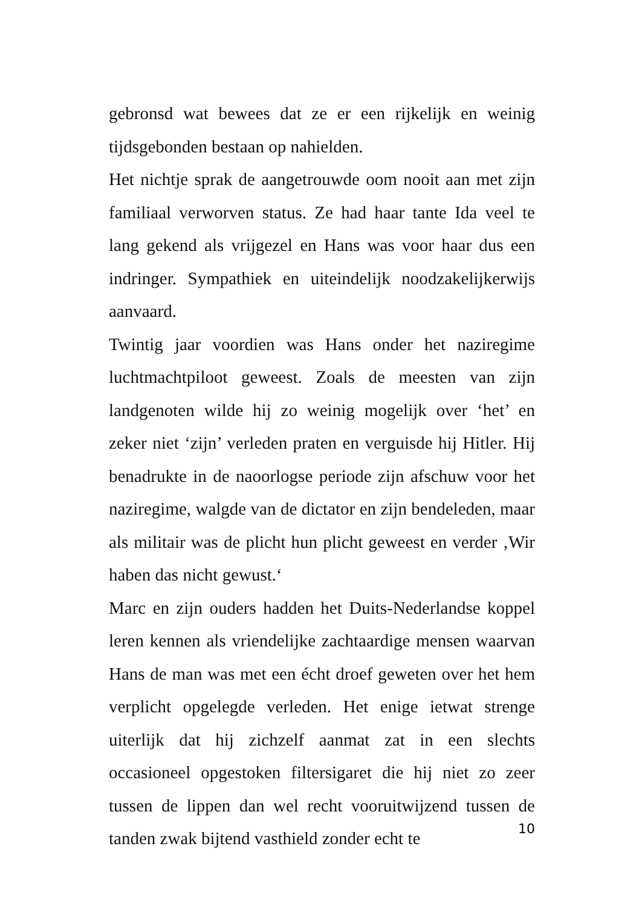gebronsd wat bewees dat ze er een rijkelijk en weinig tijdsgebonden bestaan op nahielden.
Het nichtje sprak de aangetrouwde oom nooit aan met zijn familiaal verworven status. Ze had haar tante Ida veel te lang gekend als vrijgezel en Hans was voor haar dus een indringer. Sympathiek en uiteindelijk noodzakelijkerwijs aanvaard.
Twintig jaar voordien was Hans onder het naziregime luchtmachtpiloot geweest. Zoals de meesten van zijn landgenoten wilde hij zo weinig mogelijk over ‘het’ en zeker niet ‘zijn’ verleden praten en verguisde hij Hitler. Hij benadrukte in de naoorlogse periode zijn afschuw voor het naziregime, walgde van de dictator en zijn bendeleden, maar als militair was de plicht hun plicht geweest en verder ‚Wir haben das nicht gewust.‘
Marc en zijn ouders hadden het Duits-Nederlandse koppel leren kennen als vriendelijke zachtaardige mensen waarvan Hans de man was met een écht droef geweten over het hem verplicht opgelegde verleden. Het enige ietwat strenge uiterlijk dat hij zichzelf aanmat zat in een slechts occasioneel opgestoken filtersigaret die hij niet zo zeer tussen de lippen dan wel recht vooruitwijzend tussen de tanden zwak bijtend vasthield zonder echt te
10